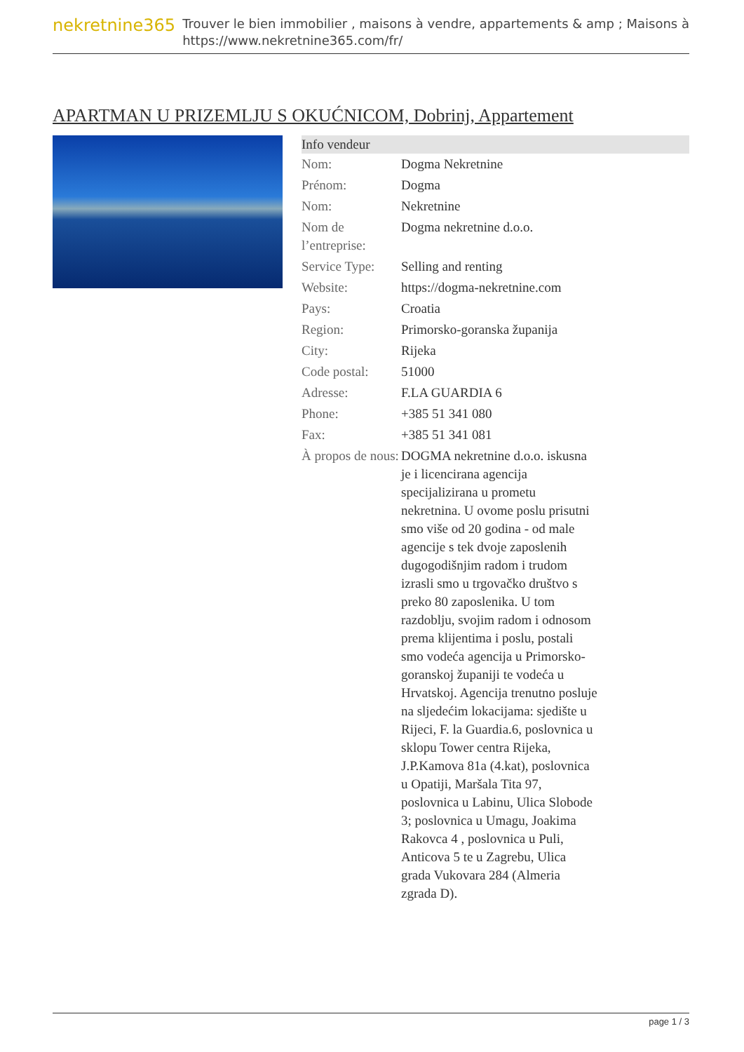nekretnine365
Trouver le bien immobilier , maisons à vendre, appartements & amp ; Maisons à
https://www.nekretnine365.com/fr/
APARTMAN U PRIZEMLJU S OKUĆNICOM, Dobrinj, Appartement
| Info vendeur | |
| --- | --- |
| Nom: | Dogma Nekretnine |
| Prénom: | Dogma |
| Nom: | Nekretnine |
| Nom de l’entreprise: | Dogma nekretnine d.o.o. |
| Service Type: | Selling and renting |
| Website: | https://dogma-nekretnine.com |
| Pays: | Croatia |
| Region: | Primorsko-goranska županija |
| City: | Rijeka |
| Code postal: | 51000 |
| Adresse: | F.LA GUARDIA 6 |
| Phone: | +385 51 341 080 |
| Fax: | +385 51 341 081 |
| À propos de nous: | DOGMA nekretnine d.o.o. iskusna je i licencirana agencija specijalizirana u prometu nekretnina. U ovome poslu prisutni smo više od 20 godina - od male agencije s tek dvoje zaposlenih dugogodišnjim radom i trudom izrasli smo u trgovačko društvo s preko 80 zaposlenika. U tom razdoblju, svojim radom i odnosom prema klijentima i poslu, postali smo vodeća agencija u Primorsko-goranskoj županiji te vodeća u Hrvatskoj. Agencija trenutno posluje na sljedećim lokacijama: sjedište u Rijeci, F. la Guardia.6, poslovnica u sklopu Tower centra Rijeka, J.P.Kamova 81a (4.kat), poslovnica u Opatiji, Maršala Tita 97, poslovnica u Labinu, Ulica Slobode 3; poslovnica u Umagu, Joakima Rakovca 4 , poslovnica u Puli, Anticova 5 te u Zagrebu, Ulica grada Vukovara 284 (Almeria zgrada D). |
page 1 / 3